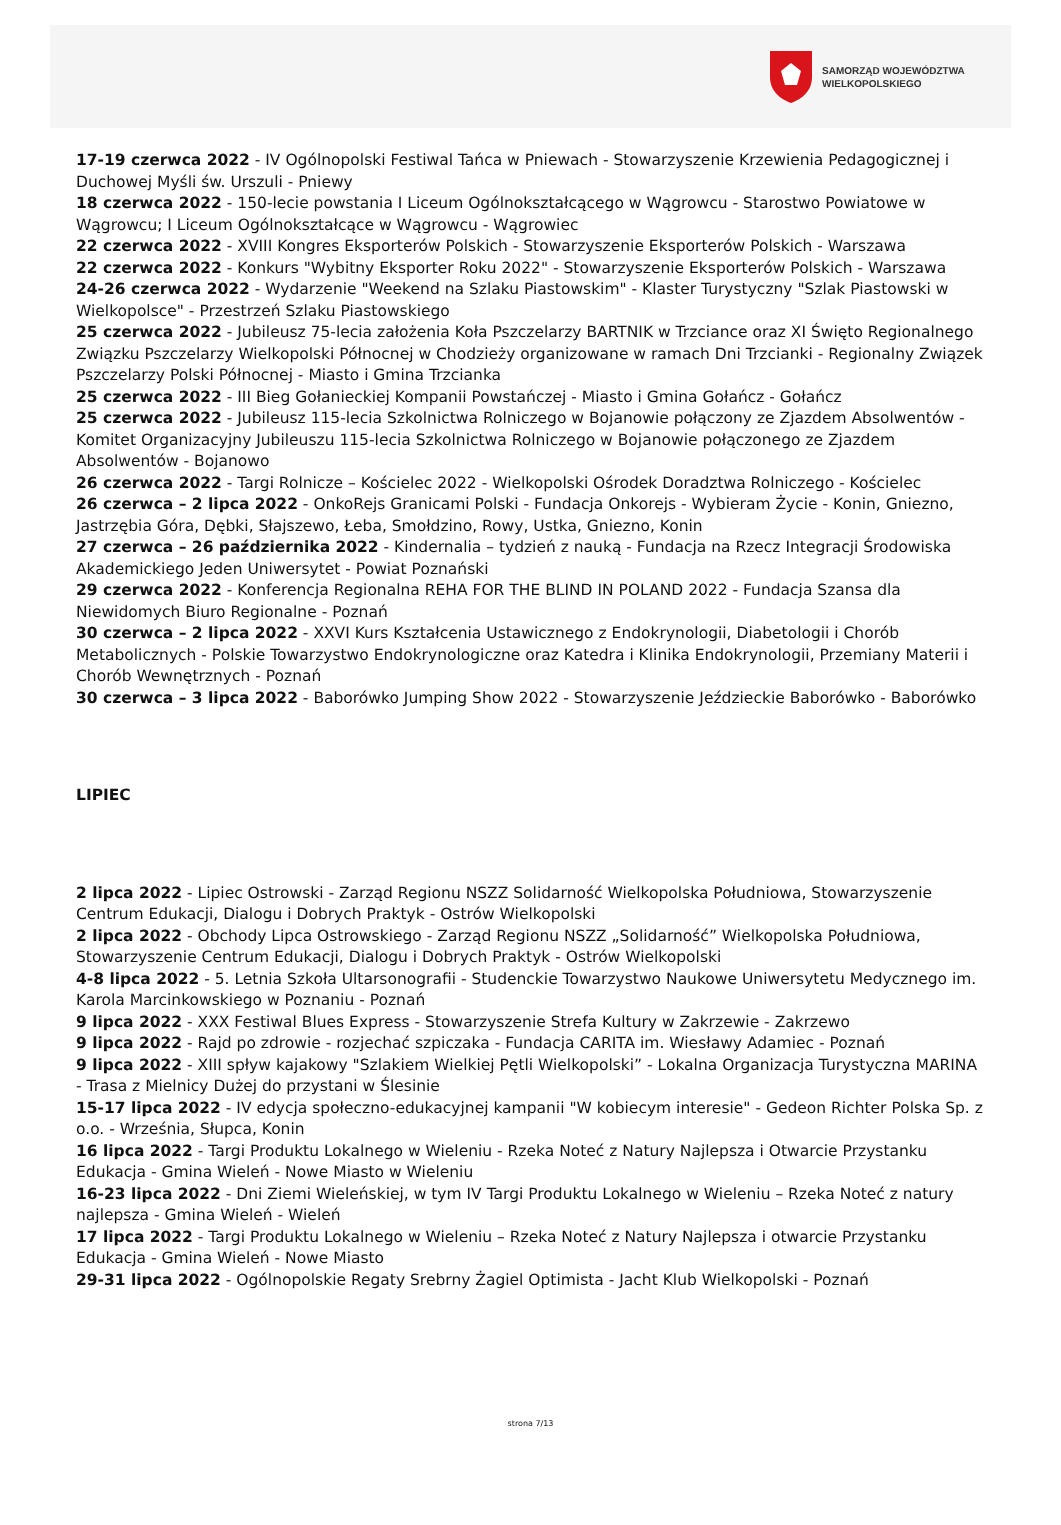SAMORZĄD WOJEWÓDZTWA
WIELKOPOLSKIEGO
17-19 czerwca 2022 - IV Ogólnopolski Festiwal Tańca w Pniewach - Stowarzyszenie Krzewienia Pedagogicznej i Duchowej Myśli św. Urszuli - Pniewy
18 czerwca 2022 - 150-lecie powstania I Liceum Ogólnokształcącego w Wągrowcu - Starostwo Powiatowe w Wągrowcu; I Liceum Ogólnokształcące w Wągrowcu - Wągrowiec
22 czerwca 2022 - XVIII Kongres Eksporterów Polskich - Stowarzyszenie Eksporterów Polskich - Warszawa
22 czerwca 2022 - Konkurs "Wybitny Eksporter Roku 2022" - Stowarzyszenie Eksporterów Polskich - Warszawa
24-26 czerwca 2022 - Wydarzenie "Weekend na Szlaku Piastowskim" - Klaster Turystyczny "Szlak Piastowski w Wielkopolsce" - Przestrzeń Szlaku Piastowskiego
25 czerwca 2022 - Jubileusz 75-lecia założenia Koła Pszczelarzy BARTNIK w Trzciance oraz XI Święto Regionalnego Związku Pszczelarzy Wielkopolski Północnej w Chodzieży organizowane w ramach Dni Trzcianki - Regionalny Związek Pszczelarzy Polski Północnej - Miasto i Gmina Trzcianka
25 czerwca 2022 - III Bieg Gołanieckiej Kompanii Powstańczej - Miasto i Gmina Gołańcz - Gołańcz
25 czerwca 2022 - Jubileusz 115-lecia Szkolnictwa Rolniczego w Bojanowie połączony ze Zjazdem Absolwentów - Komitet Organizacyjny Jubileuszu 115-lecia Szkolnictwa Rolniczego w Bojanowie połączonego ze Zjazdem Absolwentów - Bojanowo
26 czerwca 2022 - Targi Rolnicze – Kościelec 2022 - Wielkopolski Ośrodek Doradztwa Rolniczego - Kościelec
26 czerwca – 2 lipca 2022 - OnkoRejs Granicami Polski - Fundacja Onkorejs - Wybieram Życie - Konin, Gniezno, Jastrzębia Góra, Dębki, Słajszewo, Łeba, Smołdzino, Rowy, Ustka, Gniezno, Konin
27 czerwca – 26 października 2022 - Kindernalia – tydzień z nauką - Fundacja na Rzecz Integracji Środowiska Akademickiego Jeden Uniwersytet - Powiat Poznański
29 czerwca 2022 - Konferencja Regionalna REHA FOR THE BLIND IN POLAND 2022 - Fundacja Szansa dla Niewidomych Biuro Regionalne - Poznań
30 czerwca – 2 lipca 2022 - XXVI Kurs Kształcenia Ustawicznego z Endokrynologii, Diabetologii i Chorób Metabolicznych - Polskie Towarzystwo Endokrynologiczne oraz Katedra i Klinika Endokrynologii, Przemiany Materii i Chorób Wewnętrznych - Poznań
30 czerwca – 3 lipca 2022 - Baborówko Jumping Show 2022 - Stowarzyszenie Jeździeckie Baborówko - Baborówko
LIPIEC
2 lipca 2022 - Lipiec Ostrowski - Zarząd Regionu NSZZ Solidarność Wielkopolska Południowa, Stowarzyszenie Centrum Edukacji, Dialogu i Dobrych Praktyk - Ostrów Wielkopolski
2 lipca 2022 - Obchody Lipca Ostrowskiego - Zarząd Regionu NSZZ „Solidarność” Wielkopolska Południowa, Stowarzyszenie Centrum Edukacji, Dialogu i Dobrych Praktyk - Ostrów Wielkopolski
4-8 lipca 2022 - 5. Letnia Szkoła Ultarsonografii - Studenckie Towarzystwo Naukowe Uniwersytetu Medycznego im. Karola Marcinkowskiego w Poznaniu - Poznań
9 lipca 2022 - XXX Festiwal Blues Express - Stowarzyszenie Strefa Kultury w Zakrzewie - Zakrzewo
9 lipca 2022 - Rajd po zdrowie - rozjechać szpiczaka - Fundacja CARITA im. Wiesławy Adamiec - Poznań
9 lipca 2022 - XIII spływ kajakowy "Szlakiem Wielkiej Pętli Wielkopolski” - Lokalna Organizacja Turystyczna MARINA - Trasa z Mielnicy Dużej do przystani w Ślesinie
15-17 lipca 2022 - IV edycja społeczno-edukacyjnej kampanii "W kobiecym interesie" - Gedeon Richter Polska Sp. z o.o. - Września, Słupca, Konin
16 lipca 2022 - Targi Produktu Lokalnego w Wieleniu - Rzeka Noteć z Natury Najlepsza i Otwarcie Przystanku Edukacja - Gmina Wieleń - Nowe Miasto w Wieleniu
16-23 lipca 2022 - Dni Ziemi Wieleńskiej, w tym IV Targi Produktu Lokalnego w Wieleniu – Rzeka Noteć z natury najlepsza - Gmina Wieleń - Wieleń
17 lipca 2022 - Targi Produktu Lokalnego w Wieleniu – Rzeka Noteć z Natury Najlepsza i otwarcie Przystanku Edukacja - Gmina Wieleń - Nowe Miasto
29-31 lipca 2022 - Ogólnopolskie Regaty Srebrny Żagiel Optimista - Jacht Klub Wielkopolski - Poznań
strona 7/13